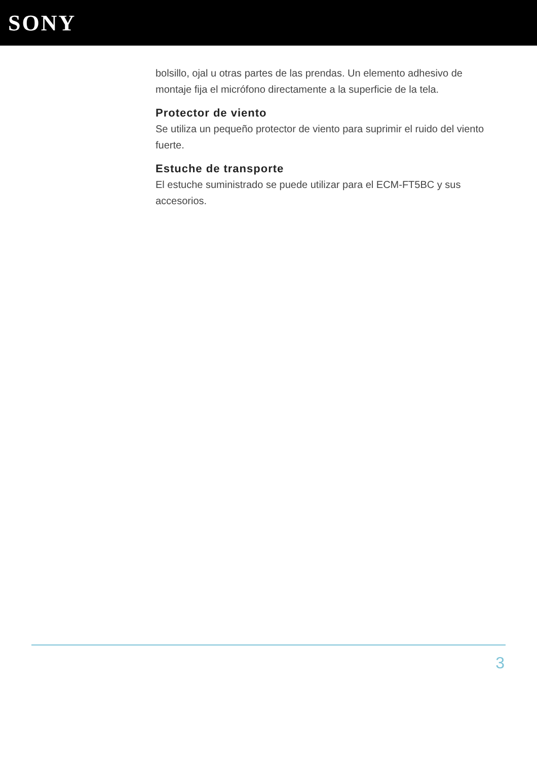SONY
bolsillo, ojal u otras partes de las prendas. Un elemento adhesivo de montaje fija el micrófono directamente a la superficie de la tela.
Protector de viento
Se utiliza un pequeño protector de viento para suprimir el ruido del viento fuerte.
Estuche de transporte
El estuche suministrado se puede utilizar para el ECM-FT5BC y sus accesorios.
3